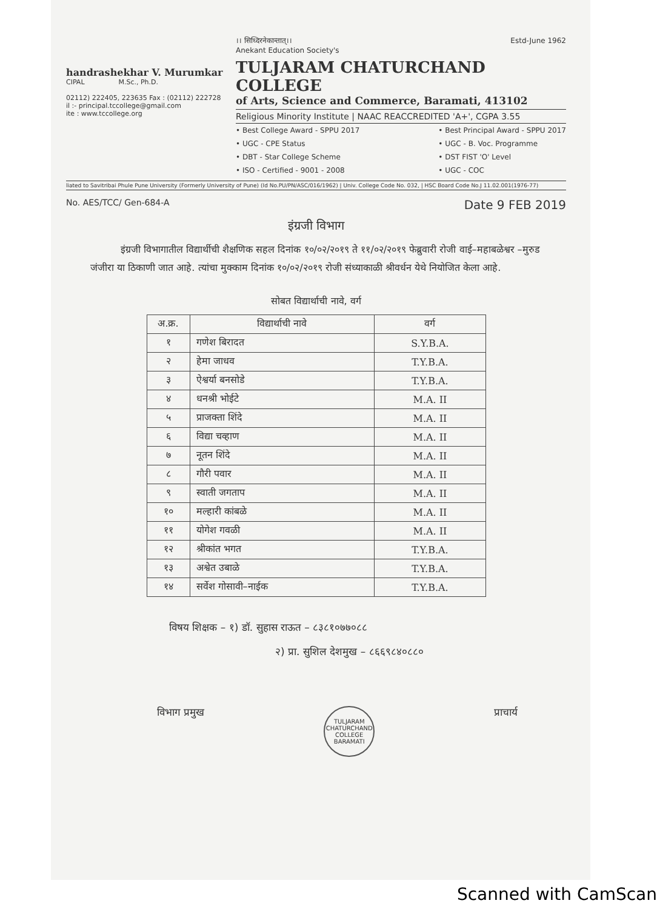handrashekhar V. Murumkar
CIPAL M.Sc., Ph.D.
02112) 222405, 223635 Fax : (02112) 222728
il :- principal.tccollege@gmail.com
ite : www.tccollege.org
।। सिध्दिरनेकान्तात्।। Estd-June 1962
Anekant Education Society's
TULJARAM CHATURCHAND COLLEGE
of Arts, Science and Commerce, Baramati, 413102
Religious Minority Institute | NAAC REACCREDITED 'A+', CGPA 3.55
• Best College Award - SPPU 2017
• UGC - CPE Status
• DBT - Star College Scheme
• ISO - Certified - 9001 - 2008
• Best Principal Award - SPPU 2017
• UGC - B. Voc. Programme
• DST FIST 'O' Level
• UGC - COC
liated to Savitribai Phule Pune University (Formerly University of Pune) (Id No.PU/PN/ASC/016/1962) | Univ. College Code No. 032, | HSC Board Code No.J 11.02.001(1976-77)
No. AES/TCC/ Gen-684-A Date 9 FEB 2019
इंग्रजी विभाग
इंग्रजी विभागातील विद्यार्थीची शैक्षणिक सहल दिनांक १०/०२/२०१९ ते ११/०२/२०१९ फेब्रुवारी रोजी वाई–महाबळेश्वर –मुरुड जंजीरा या ठिकाणी जात आहे. त्यांचा मुक्काम दिनांक १०/०२/२०१९ रोजी संध्याकाळी श्रीवर्धन येथे नियोजित केला आहे.
सोबत विद्यार्थाची नावे, वर्ग
| अ.क्र. | विद्यार्थाची नावे | वर्ग |
| --- | --- | --- |
| १ | गणेश बिरादत | S.Y.B.A. |
| २ | हेमा जाधव | T.Y.B.A. |
| ३ | ऐश्वर्या बनसोडे | T.Y.B.A. |
| ४ | धनश्री भोईटे | M.A. II |
| ५ | प्राजक्ता शिंदे | M.A. II |
| ६ | विद्या चव्हाण | M.A. II |
| ७ | नूतन शिंदे | M.A. II |
| ८ | गौरी पवार | M.A. II |
| ९ | स्वाती जगताप | M.A. II |
| १० | मल्हारी कांबळे | M.A. II |
| ११ | योगेश गवळी | M.A. II |
| १२ | श्रीकांत भगत | T.Y.B.A. |
| १३ | अश्वेत उबाळे | T.Y.B.A. |
| १४ | सर्वेश गोसावी–नाईक | T.Y.B.A. |
विषय शिक्षक – १) डॉ. सुहास राऊत – ८३८१०७७०८८
२) प्रा. सुशिल देशमुख – ८६६९८४०८८०
विभाग प्रमुख TULJARAM CHATURCHAND COLLEGE BARAMATI प्राचार्य
Scanned with CamScan